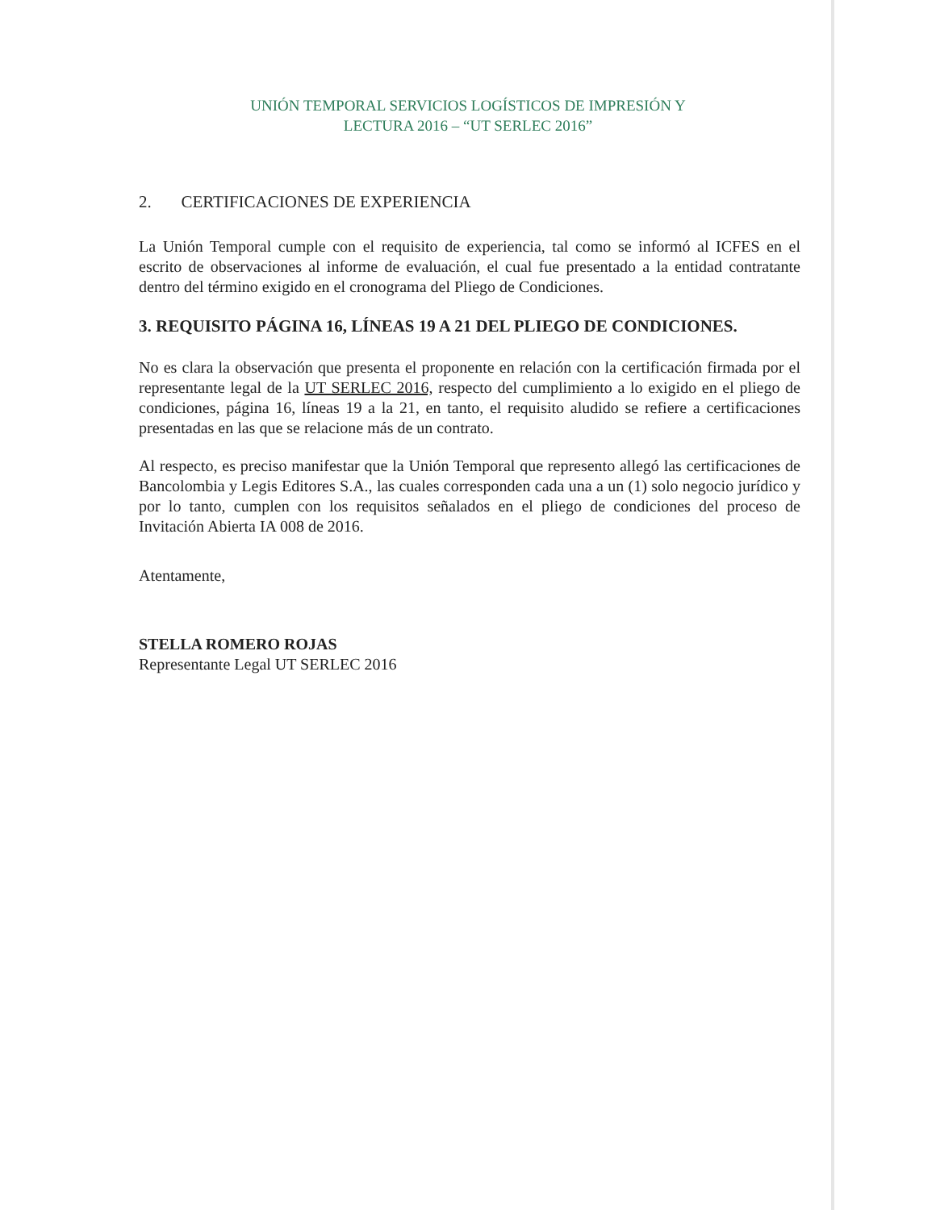UNIÓN TEMPORAL SERVICIOS LOGÍSTICOS DE IMPRESIÓN Y
LECTURA 2016 – “UT SERLEC 2016”
2. CERTIFICACIONES DE EXPERIENCIA
La Unión Temporal cumple con el requisito de experiencia, tal como se informó al ICFES en el escrito de observaciones al informe de evaluación, el cual fue presentado a la entidad contratante dentro del término exigido en el cronograma del Pliego de Condiciones.
3. REQUISITO PÁGINA 16, LÍNEAS 19 A 21 DEL PLIEGO DE CONDICIONES.
No es clara la observación que presenta el proponente en relación con la certificación firmada por el representante legal de la UT SERLEC 2016, respecto del cumplimiento a lo exigido en el pliego de condiciones, página 16, líneas 19 a la 21, en tanto, el requisito aludido se refiere a certificaciones presentadas en las que se relacione más de un contrato.
Al respecto, es preciso manifestar que la Unión Temporal que represento allegó las certificaciones de Bancolombia y Legis Editores S.A., las cuales corresponden cada una a un (1) solo negocio jurídico y por lo tanto, cumplen con los requisitos señalados en el pliego de condiciones del proceso de Invitación Abierta IA 008 de 2016.
Atentamente,
STELLA ROMERO ROJAS
Representante Legal UT SERLEC 2016